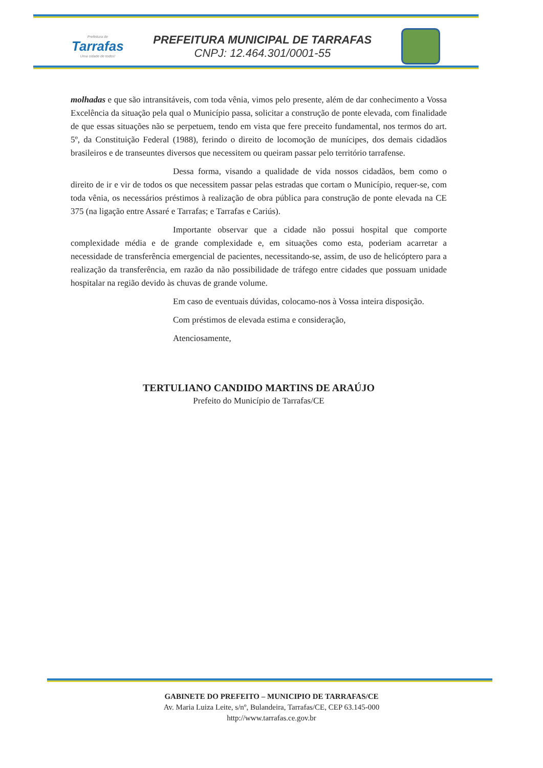Prefeitura de
Tarrafas
Uma cidade de todos!
PREFEITURA MUNICIPAL DE TARRAFAS
CNPJ: 12.464.301/0001-55
molhadas e que são intransitáveis, com toda vênia, vimos pelo presente, além de dar conhecimento a Vossa Excelência da situação pela qual o Município passa, solicitar a construção de ponte elevada, com finalidade de que essas situações não se perpetuem, tendo em vista que fere preceito fundamental, nos termos do art. 5º, da Constituição Federal (1988), ferindo o direito de locomoção de munícipes, dos demais cidadãos brasileiros e de transeuntes diversos que necessitem ou queiram passar pelo território tarrafense.
Dessa forma, visando a qualidade de vida nossos cidadãos, bem como o direito de ir e vir de todos os que necessitem passar pelas estradas que cortam o Município, requer-se, com toda vênia, os necessários préstimos à realização de obra pública para construção de ponte elevada na CE 375 (na ligação entre Assaré e Tarrafas; e Tarrafas e Cariús).
Importante observar que a cidade não possui hospital que comporte complexidade média e de grande complexidade e, em situações como esta, poderiam acarretar a necessidade de transferência emergencial de pacientes, necessitando-se, assim, de uso de helicóptero para a realização da transferência, em razão da não possibilidade de tráfego entre cidades que possuam unidade hospitalar na região devido às chuvas de grande volume.
Em caso de eventuais dúvidas, colocamo-nos à Vossa inteira disposição.
Com préstimos de elevada estima e consideração,
Atenciosamente,
TERTULIANO CANDIDO MARTINS DE ARAÚJO
Prefeito do Município de Tarrafas/CE
GABINETE DO PREFEITO – MUNICIPIO DE TARRAFAS/CE
Av. Maria Luiza Leite, s/nº, Bulandeira, Tarrafas/CE, CEP 63.145-000
http://www.tarrafas.ce.gov.br